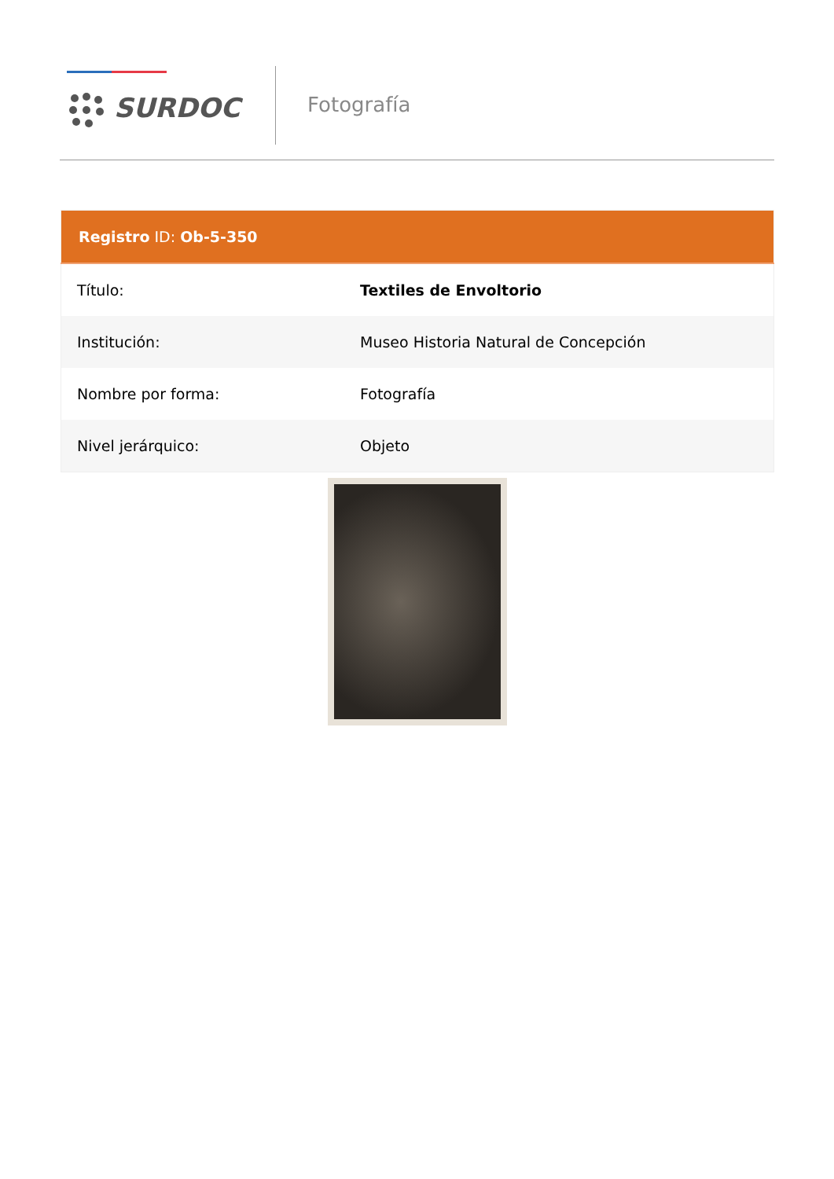SURDOC
Fotografía
| Registro ID: Ob-5-350 | |
| --- | --- |
| Título: | Textiles de Envoltorio |
| Institución: | Museo Historia Natural de Concepción |
| Nombre por forma: | Fotografía |
| Nivel jerárquico: | Objeto |